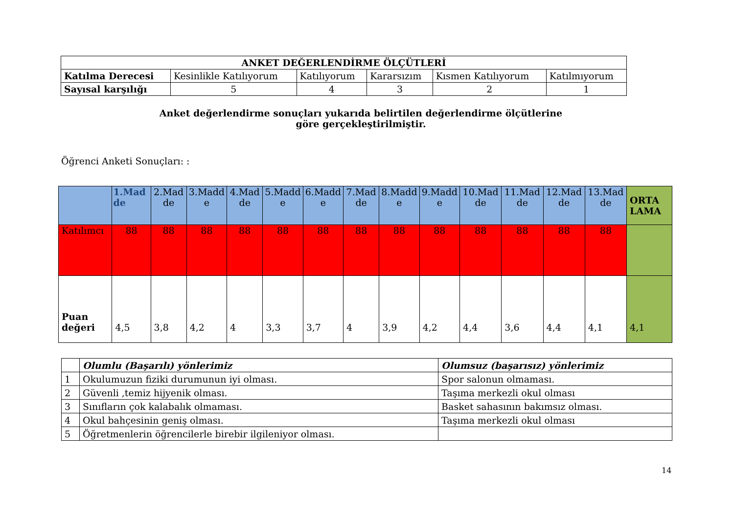| ANKET DEĞERLENDİRME ÖLÇÜTLERİ | | | | | |
| Katılma Derecesi | Kesinlikle Katılıyorum | Katılıyorum | Kararsızım | Kısmen Katılıyorum | Katılmıyorum |
| Sayısal karşılığı | 5 | 4 | 3 | 2 | 1 |
Anket değerlendirme sonuçları yukarıda belirtilen değerlendirme ölçütlerine göre gerçekleştirilmiştir.
Öğrenci Anketi Sonuçları: :
| | 1.Mad de | 2.Mad de | 3.Madd e | 4.Mad de | 5.Madd e | 6.Madd e | 7.Mad de | 8.Madd e | 9.Madd e | 10.Mad de | 11.Mad de | 12.Mad de | 13.Mad de | ORTA LAMA |
| Katılımcı | 88 | 88 | 88 | 88 | 88 | 88 | 88 | 88 | 88 | 88 | 88 | 88 | 88 | |
| Puan değeri | 4,5 | 3,8 | 4,2 | 4 | 3,3 | 3,7 | 4 | 3,9 | 4,2 | 4,4 | 3,6 | 4,4 | 4,1 | 4,1 |
| | Olumlu (Başarılı) yönlerimiz | Olumsuz (başarısız) yönlerimiz |
| 1 | Okulumuzun fiziki durumunun iyi olması. | Spor salonun olmaması. |
| 2 | Güvenli ,temiz hijyenik olması. | Taşıma merkezli okul olması |
| 3 | Sınıfların çok kalabalık olmaması. | Basket sahasının bakımsız olması. |
| 4 | Okul bahçesinin geniş olması. | Taşıma merkezli okul olması |
| 5 | Öğretmenlerin öğrencilerle birebir ilgileniyor olması. | |
14